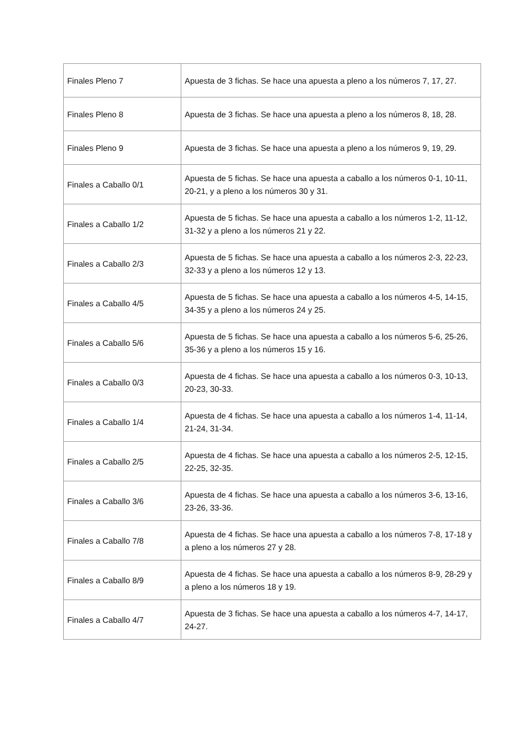| Finales Pleno 7 | Apuesta de 3 fichas. Se hace una apuesta a pleno a los números 7, 17, 27. |
| Finales Pleno 8 | Apuesta de 3 fichas. Se hace una apuesta a pleno a los números 8, 18, 28. |
| Finales Pleno 9 | Apuesta de 3 fichas. Se hace una apuesta a pleno a los números 9, 19, 29. |
| Finales a Caballo 0/1 | Apuesta de 5 fichas. Se hace una apuesta a caballo a los números 0-1, 10-11, 20-21, y a pleno a los números 30 y 31. |
| Finales a Caballo 1/2 | Apuesta de 5 fichas. Se hace una apuesta a caballo a los números 1-2, 11-12, 31-32 y a pleno a los números 21 y 22. |
| Finales a Caballo 2/3 | Apuesta de 5 fichas. Se hace una apuesta a caballo a los números 2-3, 22-23, 32-33 y a pleno a los números 12 y 13. |
| Finales a Caballo 4/5 | Apuesta de 5 fichas. Se hace una apuesta a caballo a los números 4-5, 14-15, 34-35 y a pleno a los números 24 y 25. |
| Finales a Caballo 5/6 | Apuesta de 5 fichas. Se hace una apuesta a caballo a los números 5-6, 25-26, 35-36 y a pleno a los números 15 y 16. |
| Finales a Caballo 0/3 | Apuesta de 4 fichas. Se hace una apuesta a caballo a los números 0-3, 10-13, 20-23, 30-33. |
| Finales a Caballo 1/4 | Apuesta de 4 fichas. Se hace una apuesta a caballo a los números 1-4, 11-14, 21-24, 31-34. |
| Finales a Caballo 2/5 | Apuesta de 4 fichas. Se hace una apuesta a caballo a los números 2-5, 12-15, 22-25, 32-35. |
| Finales a Caballo 3/6 | Apuesta de 4 fichas. Se hace una apuesta a caballo a los números 3-6, 13-16, 23-26, 33-36. |
| Finales a Caballo 7/8 | Apuesta de 4 fichas. Se hace una apuesta a caballo a los números 7-8, 17-18 y a pleno a los números 27 y 28. |
| Finales a Caballo 8/9 | Apuesta de 4 fichas. Se hace una apuesta a caballo a los números 8-9, 28-29 y a pleno a los números 18 y 19. |
| Finales a Caballo 4/7 | Apuesta de 3 fichas. Se hace una apuesta a caballo a los números 4-7, 14-17, 24-27. |